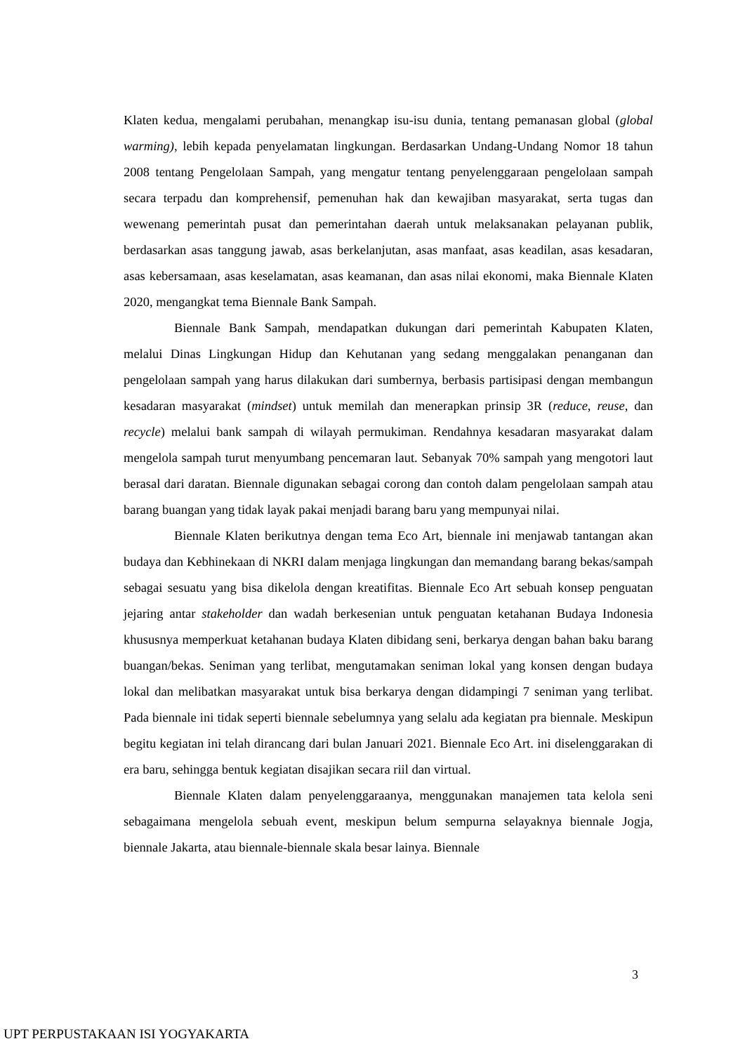Klaten kedua, mengalami perubahan, menangkap isu-isu dunia, tentang pemanasan global (global warming), lebih kepada penyelamatan lingkungan. Berdasarkan Undang-Undang Nomor 18 tahun 2008 tentang Pengelolaan Sampah, yang mengatur tentang penyelenggaraan pengelolaan sampah secara terpadu dan komprehensif, pemenuhan hak dan kewajiban masyarakat, serta tugas dan wewenang pemerintah pusat dan pemerintahan daerah untuk melaksanakan pelayanan publik, berdasarkan asas tanggung jawab, asas berkelanjutan, asas manfaat, asas keadilan, asas kesadaran, asas kebersamaan, asas keselamatan, asas keamanan, dan asas nilai ekonomi, maka Biennale Klaten 2020, mengangkat tema Biennale Bank Sampah.
Biennale Bank Sampah, mendapatkan dukungan dari pemerintah Kabupaten Klaten, melalui Dinas Lingkungan Hidup dan Kehutanan yang sedang menggalakan penanganan dan pengelolaan sampah yang harus dilakukan dari sumbernya, berbasis partisipasi dengan membangun kesadaran masyarakat (mindset) untuk memilah dan menerapkan prinsip 3R (reduce, reuse, dan recycle) melalui bank sampah di wilayah permukiman. Rendahnya kesadaran masyarakat dalam mengelola sampah turut menyumbang pencemaran laut. Sebanyak 70% sampah yang mengotori laut berasal dari daratan. Biennale digunakan sebagai corong dan contoh dalam pengelolaan sampah atau barang buangan yang tidak layak pakai menjadi barang baru yang mempunyai nilai.
Biennale Klaten berikutnya dengan tema Eco Art, biennale ini menjawab tantangan akan budaya dan Kebhinekaan di NKRI dalam menjaga lingkungan dan memandang barang bekas/sampah sebagai sesuatu yang bisa dikelola dengan kreatifitas. Biennale Eco Art sebuah konsep penguatan jejaring antar stakeholder dan wadah berkesenian untuk penguatan ketahanan Budaya Indonesia khususnya memperkuat ketahanan budaya Klaten dibidang seni, berkarya dengan bahan baku barang buangan/bekas. Seniman yang terlibat, mengutamakan seniman lokal yang konsen dengan budaya lokal dan melibatkan masyarakat untuk bisa berkarya dengan didampingi 7 seniman yang terlibat. Pada biennale ini tidak seperti biennale sebelumnya yang selalu ada kegiatan pra biennale. Meskipun begitu kegiatan ini telah dirancang dari bulan Januari 2021. Biennale Eco Art. ini diselenggarakan di era baru, sehingga bentuk kegiatan disajikan secara riil dan virtual.
Biennale Klaten dalam penyelenggaraanya, menggunakan manajemen tata kelola seni sebagaimana mengelola sebuah event, meskipun belum sempurna selayaknya biennale Jogja, biennale Jakarta, atau biennale-biennale skala besar lainya. Biennale
3
UPT PERPUSTAKAAN ISI YOGYAKARTA